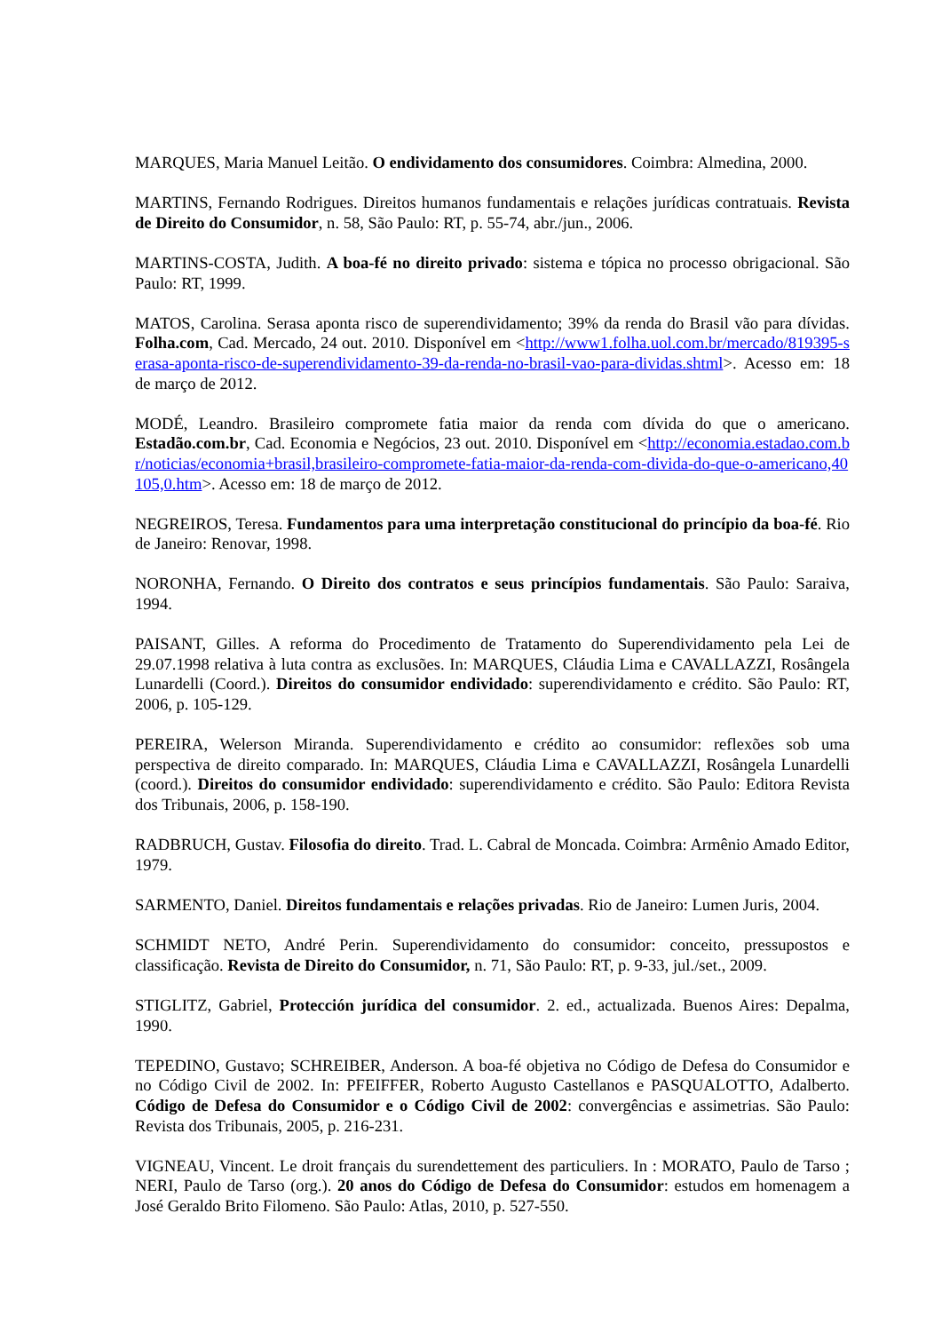MARQUES, Maria Manuel Leitão. O endividamento dos consumidores. Coimbra: Almedina, 2000.
MARTINS, Fernando Rodrigues. Direitos humanos fundamentais e relações jurídicas contratuais. Revista de Direito do Consumidor, n. 58, São Paulo: RT, p. 55-74, abr./jun., 2006.
MARTINS-COSTA, Judith. A boa-fé no direito privado: sistema e tópica no processo obrigacional. São Paulo: RT, 1999.
MATOS, Carolina. Serasa aponta risco de superendividamento; 39% da renda do Brasil vão para dívidas. Folha.com, Cad. Mercado, 24 out. 2010. Disponível em <http://www1.folha.uol.com.br/mercado/819395-serasa-aponta-risco-de-superendividamento-39-da-renda-no-brasil-vao-para-dividas.shtml>. Acesso em: 18 de março de 2012.
MODÉ, Leandro. Brasileiro compromete fatia maior da renda com dívida do que o americano. Estadão.com.br, Cad. Economia e Negócios, 23 out. 2010. Disponível em <http://economia.estadao.com.br/noticias/economia+brasil,brasileiro-compromete-fatia-maior-da-renda-com-divida-do-que-o-americano,40105,0.htm>. Acesso em: 18 de março de 2012.
NEGREIROS, Teresa. Fundamentos para uma interpretação constitucional do princípio da boa-fé. Rio de Janeiro: Renovar, 1998.
NORONHA, Fernando. O Direito dos contratos e seus princípios fundamentais. São Paulo: Saraiva, 1994.
PAISANT, Gilles. A reforma do Procedimento de Tratamento do Superendividamento pela Lei de 29.07.1998 relativa à luta contra as exclusões. In: MARQUES, Cláudia Lima e CAVALLAZZI, Rosângela Lunardelli (Coord.). Direitos do consumidor endividado: superendividamento e crédito. São Paulo: RT, 2006, p. 105-129.
PEREIRA, Welerson Miranda. Superendividamento e crédito ao consumidor: reflexões sob uma perspectiva de direito comparado. In: MARQUES, Cláudia Lima e CAVALLAZZI, Rosângela Lunardelli (coord.). Direitos do consumidor endividado: superendividamento e crédito. São Paulo: Editora Revista dos Tribunais, 2006, p. 158-190.
RADBRUCH, Gustav. Filosofia do direito. Trad. L. Cabral de Moncada. Coimbra: Armênio Amado Editor, 1979.
SARMENTO, Daniel. Direitos fundamentais e relações privadas. Rio de Janeiro: Lumen Juris, 2004.
SCHMIDT NETO, André Perin. Superendividamento do consumidor: conceito, pressupostos e classificação. Revista de Direito do Consumidor, n. 71, São Paulo: RT, p. 9-33, jul./set., 2009.
STIGLITZ, Gabriel, Protección jurídica del consumidor. 2. ed., actualizada. Buenos Aires: Depalma, 1990.
TEPEDINO, Gustavo; SCHREIBER, Anderson. A boa-fé objetiva no Código de Defesa do Consumidor e no Código Civil de 2002. In: PFEIFFER, Roberto Augusto Castellanos e PASQUALOTTO, Adalberto. Código de Defesa do Consumidor e o Código Civil de 2002: convergências e assimetrias. São Paulo: Revista dos Tribunais, 2005, p. 216-231.
VIGNEAU, Vincent. Le droit français du surendettement des particuliers. In : MORATO, Paulo de Tarso ; NERI, Paulo de Tarso (org.). 20 anos do Código de Defesa do Consumidor: estudos em homenagem a José Geraldo Brito Filomeno. São Paulo: Atlas, 2010, p. 527-550.